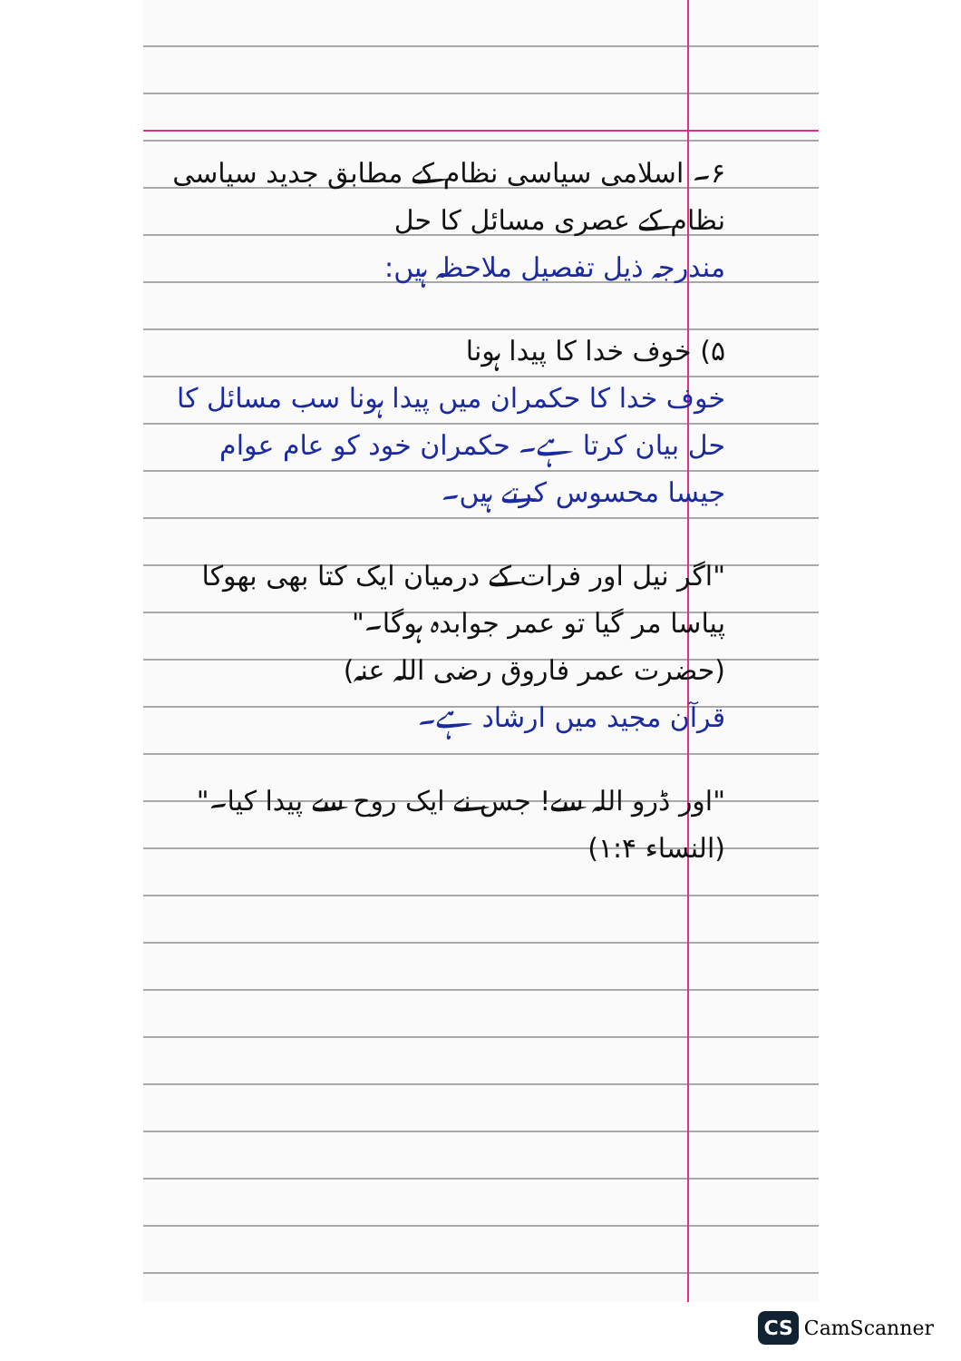۶۔ اسلامی سیاسی نظام کے مطابق جدید سیاسی نظام کے عصری مسائل کا حل
مندرجہ ذیل تفصیل ملاحظہ ہیں:
۵) خوف خدا کا پیدا ہونا
خوف خدا کا حکمران میں پیدا ہونا سب مسائل کا حل بیان کرتا ہے۔ حکمران خود کو عام عوام جیسا محسوس کرتے ہیں۔
"اگر نیل اور فرات کے درمیان ایک کتا بھی بھوکا پیاسا مر گیا تو عمر جوابدہ ہوگا۔"
(حضرت عمر فاروق رضی اللہ عنہ)
قرآن مجید میں ارشاد ہے۔
"اور ڈرو اللہ سے! جس نے ایک روح سے پیدا کیا۔"
(النساء ۱:۴)
CS CamScanner